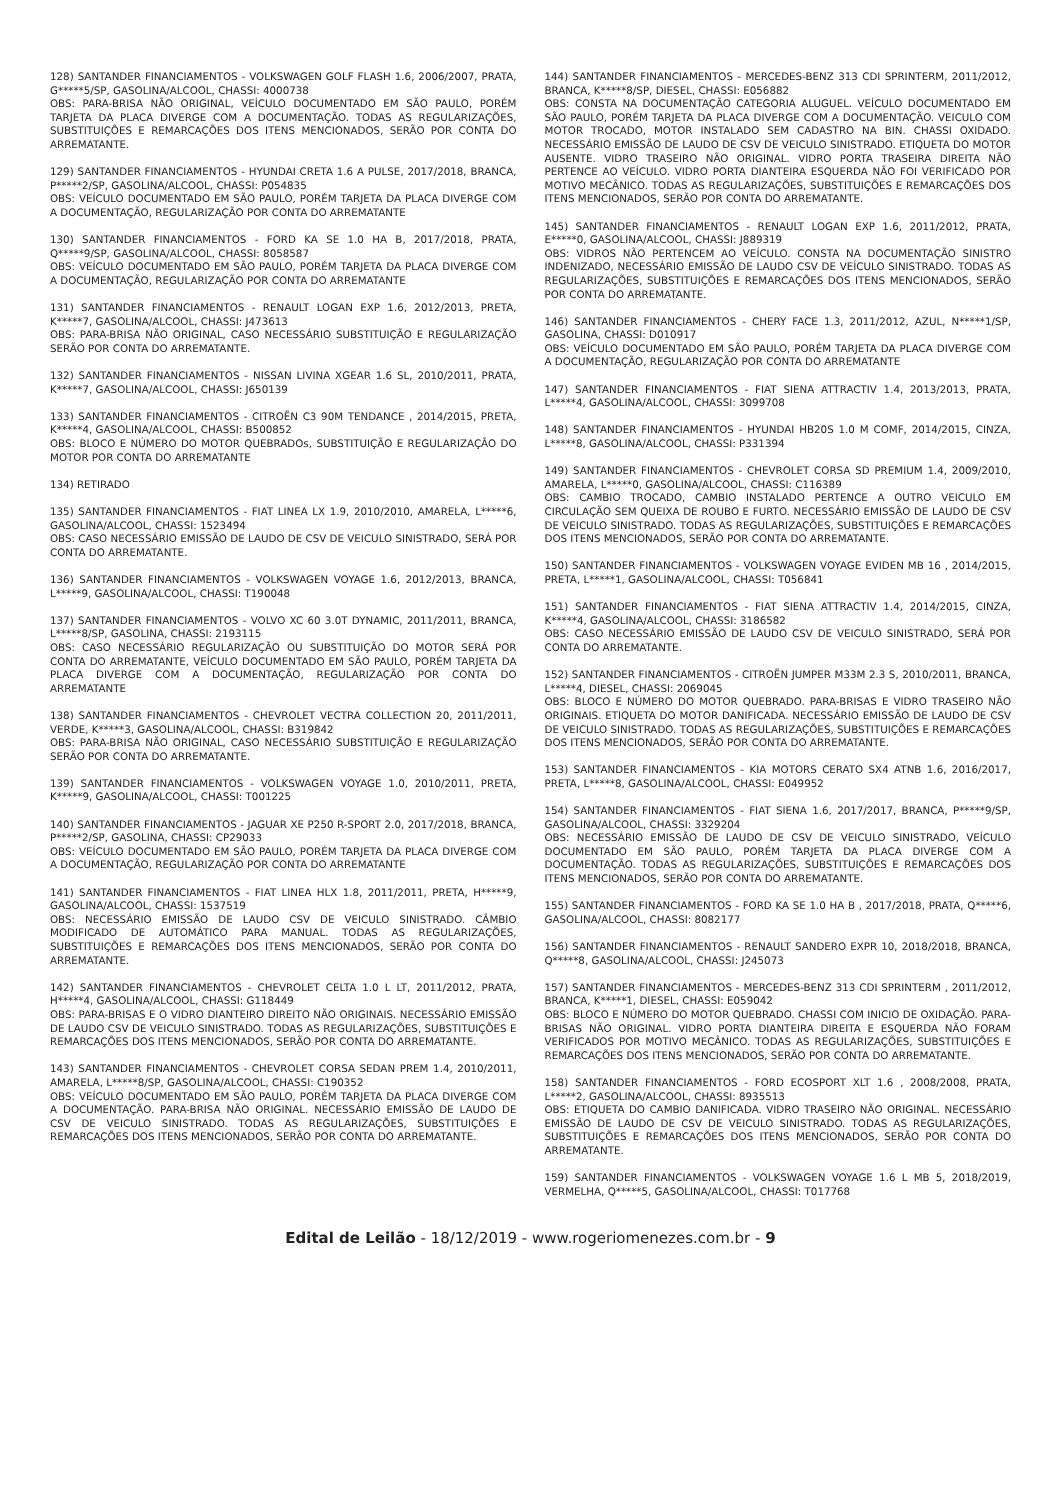128) SANTANDER FINANCIAMENTOS - VOLKSWAGEN GOLF FLASH 1.6, 2006/2007, PRATA, G*****5/SP, GASOLINA/ALCOOL, CHASSI: 4000738
OBS: PARA-BRISA NÃO ORIGINAL, VEÍCULO DOCUMENTADO EM SÃO PAULO, PORÉM TARJETA DA PLACA DIVERGE COM A DOCUMENTAÇÃO. TODAS AS REGULARIZAÇÕES, SUBSTITUIÇÕES E REMARCAÇÕES DOS ITENS MENCIONADOS, SERÃO POR CONTA DO ARREMATANTE.
129) SANTANDER FINANCIAMENTOS - HYUNDAI CRETA 1.6 A PULSE, 2017/2018, BRANCA, P*****2/SP, GASOLINA/ALCOOL, CHASSI: P054835
OBS: VEÍCULO DOCUMENTADO EM SÃO PAULO, PORÉM TARJETA DA PLACA DIVERGE COM A DOCUMENTAÇÃO, REGULARIZAÇÃO POR CONTA DO ARREMATANTE
130) SANTANDER FINANCIAMENTOS - FORD KA SE 1.0 HA B, 2017/2018, PRATA, Q*****9/SP, GASOLINA/ALCOOL, CHASSI: 8058587
OBS: VEÍCULO DOCUMENTADO EM SÃO PAULO, PORÉM TARJETA DA PLACA DIVERGE COM A DOCUMENTAÇÃO, REGULARIZAÇÃO POR CONTA DO ARREMATANTE
131) SANTANDER FINANCIAMENTOS - RENAULT LOGAN EXP 1.6, 2012/2013, PRETA, K*****7, GASOLINA/ALCOOL, CHASSI: J473613
OBS: PARA-BRISA NÃO ORIGINAL, CASO NECESSÁRIO SUBSTITUIÇÃO E REGULARIZAÇÃO SERÃO POR CONTA DO ARREMATANTE.
132) SANTANDER FINANCIAMENTOS - NISSAN LIVINA XGEAR 1.6 SL, 2010/2011, PRATA, K*****7, GASOLINA/ALCOOL, CHASSI: J650139
133) SANTANDER FINANCIAMENTOS - CITROËN C3 90M TENDANCE , 2014/2015, PRETA, K*****4, GASOLINA/ALCOOL, CHASSI: B500852
OBS: BLOCO E NÚMERO DO MOTOR QUEBRADOs, SUBSTITUIÇÃO E REGULARIZAÇÃO DO MOTOR POR CONTA DO ARREMATANTE
134) RETIRADO
135) SANTANDER FINANCIAMENTOS - FIAT LINEA LX 1.9, 2010/2010, AMARELA, L*****6, GASOLINA/ALCOOL, CHASSI: 1523494
OBS: CASO NECESSÁRIO EMISSÃO DE LAUDO DE CSV DE VEICULO SINISTRADO, SERÁ POR CONTA DO ARREMATANTE.
136) SANTANDER FINANCIAMENTOS - VOLKSWAGEN VOYAGE 1.6, 2012/2013, BRANCA, L*****9, GASOLINA/ALCOOL, CHASSI: T190048
137) SANTANDER FINANCIAMENTOS - VOLVO XC 60 3.0T DYNAMIC, 2011/2011, BRANCA, L*****8/SP, GASOLINA, CHASSI: 2193115
OBS: CASO NECESSÁRIO REGULARIZAÇÃO OU SUBSTITUIÇÃO DO MOTOR SERÁ POR CONTA DO ARREMATANTE, VEÍCULO DOCUMENTADO EM SÃO PAULO, PORÉM TARJETA DA PLACA DIVERGE COM A DOCUMENTAÇÃO, REGULARIZAÇÃO POR CONTA DO ARREMATANTE
138) SANTANDER FINANCIAMENTOS - CHEVROLET VECTRA COLLECTION 20, 2011/2011, VERDE, K*****3, GASOLINA/ALCOOL, CHASSI: B319842
OBS: PARA-BRISA NÃO ORIGINAL, CASO NECESSÁRIO SUBSTITUIÇÃO E REGULARIZAÇÃO SERÃO POR CONTA DO ARREMATANTE.
139) SANTANDER FINANCIAMENTOS - VOLKSWAGEN VOYAGE 1.0, 2010/2011, PRETA, K*****9, GASOLINA/ALCOOL, CHASSI: T001225
140) SANTANDER FINANCIAMENTOS - JAGUAR XE P250 R-SPORT 2.0, 2017/2018, BRANCA, P*****2/SP, GASOLINA, CHASSI: CP29033
OBS: VEÍCULO DOCUMENTADO EM SÃO PAULO, PORÉM TARJETA DA PLACA DIVERGE COM A DOCUMENTAÇÃO, REGULARIZAÇÃO POR CONTA DO ARREMATANTE
141) SANTANDER FINANCIAMENTOS - FIAT LINEA HLX 1.8, 2011/2011, PRETA, H*****9, GASOLINA/ALCOOL, CHASSI: 1537519
OBS: NECESSÁRIO EMISSÃO DE LAUDO CSV DE VEICULO SINISTRADO. CÂMBIO MODIFICADO DE AUTOMÁTICO PARA MANUAL. TODAS AS REGULARIZAÇÕES, SUBSTITUIÇÕES E REMARCAÇÕES DOS ITENS MENCIONADOS, SERÃO POR CONTA DO ARREMATANTE.
142) SANTANDER FINANCIAMENTOS - CHEVROLET CELTA 1.0 L LT, 2011/2012, PRATA, H*****4, GASOLINA/ALCOOL, CHASSI: G118449
OBS: PARA-BRISAS E O VIDRO DIANTEIRO DIREITO NÃO ORIGINAIS. NECESSÁRIO EMISSÃO DE LAUDO CSV DE VEICULO SINISTRADO. TODAS AS REGULARIZAÇÕES, SUBSTITUIÇÕES E REMARCAÇÕES DOS ITENS MENCIONADOS, SERÃO POR CONTA DO ARREMATANTE.
143) SANTANDER FINANCIAMENTOS - CHEVROLET CORSA SEDAN PREM 1.4, 2010/2011, AMARELA, L*****8/SP, GASOLINA/ALCOOL, CHASSI: C190352
OBS: VEÍCULO DOCUMENTADO EM SÃO PAULO, PORÉM TARJETA DA PLACA DIVERGE COM A DOCUMENTAÇÃO. PARA-BRISA NÃO ORIGINAL. NECESSÁRIO EMISSÃO DE LAUDO DE CSV DE VEICULO SINISTRADO. TODAS AS REGULARIZAÇÕES, SUBSTITUIÇÕES E REMARCAÇÕES DOS ITENS MENCIONADOS, SERÃO POR CONTA DO ARREMATANTE.
144) SANTANDER FINANCIAMENTOS - MERCEDES-BENZ 313 CDI SPRINTERM, 2011/2012, BRANCA, K*****8/SP, DIESEL, CHASSI: E056882
OBS: CONSTA NA DOCUMENTAÇÃO CATEGORIA ALUGUEL. VEÍCULO DOCUMENTADO EM SÃO PAULO, PORÉM TARJETA DA PLACA DIVERGE COM A DOCUMENTAÇÃO. VEICULO COM MOTOR TROCADO, MOTOR INSTALADO SEM CADASTRO NA BIN. CHASSI OXIDADO. NECESSÁRIO EMISSÃO DE LAUDO DE CSV DE VEICULO SINISTRADO. ETIQUETA DO MOTOR AUSENTE. VIDRO TRASEIRO NÃO ORIGINAL. VIDRO PORTA TRASEIRA DIREITA NÃO PERTENCE AO VEÍCULO. VIDRO PORTA DIANTEIRA ESQUERDA NÃO FOI VERIFICADO POR MOTIVO MECÂNICO. TODAS AS REGULARIZAÇÕES, SUBSTITUIÇÕES E REMARCAÇÕES DOS ITENS MENCIONADOS, SERÃO POR CONTA DO ARREMATANTE.
145) SANTANDER FINANCIAMENTOS - RENAULT LOGAN EXP 1.6, 2011/2012, PRATA, E*****0, GASOLINA/ALCOOL, CHASSI: J889319
OBS: VIDROS NÃO PERTENCEM AO VEÍCULO. CONSTA NA DOCUMENTAÇÃO SINISTRO INDENIZADO, NECESSÁRIO EMISSÃO DE LAUDO CSV DE VEÍCULO SINISTRADO. TODAS AS REGULARIZAÇÕES, SUBSTITUIÇÕES E REMARCAÇÕES DOS ITENS MENCIONADOS, SERÃO POR CONTA DO ARREMATANTE.
146) SANTANDER FINANCIAMENTOS - CHERY FACE 1.3, 2011/2012, AZUL, N*****1/SP, GASOLINA, CHASSI: D010917
OBS: VEÍCULO DOCUMENTADO EM SÃO PAULO, PORÉM TARJETA DA PLACA DIVERGE COM A DOCUMENTAÇÃO, REGULARIZAÇÃO POR CONTA DO ARREMATANTE
147) SANTANDER FINANCIAMENTOS - FIAT SIENA ATTRACTIV 1.4, 2013/2013, PRATA, L*****4, GASOLINA/ALCOOL, CHASSI: 3099708
148) SANTANDER FINANCIAMENTOS - HYUNDAI HB20S 1.0 M COMF, 2014/2015, CINZA, L*****8, GASOLINA/ALCOOL, CHASSI: P331394
149) SANTANDER FINANCIAMENTOS - CHEVROLET CORSA SD PREMIUM 1.4, 2009/2010, AMARELA, L*****0, GASOLINA/ALCOOL, CHASSI: C116389
OBS: CAMBIO TROCADO, CAMBIO INSTALADO PERTENCE A OUTRO VEICULO EM CIRCULAÇÃO SEM QUEIXA DE ROUBO E FURTO. NECESSÁRIO EMISSÃO DE LAUDO DE CSV DE VEICULO SINISTRADO. TODAS AS REGULARIZAÇÕES, SUBSTITUIÇÕES E REMARCAÇÕES DOS ITENS MENCIONADOS, SERÃO POR CONTA DO ARREMATANTE.
150) SANTANDER FINANCIAMENTOS - VOLKSWAGEN VOYAGE EVIDEN MB 16 , 2014/2015, PRETA, L*****1, GASOLINA/ALCOOL, CHASSI: T056841
151) SANTANDER FINANCIAMENTOS - FIAT SIENA ATTRACTIV 1.4, 2014/2015, CINZA, K*****4, GASOLINA/ALCOOL, CHASSI: 3186582
OBS: CASO NECESSÁRIO EMISSÃO DE LAUDO CSV DE VEICULO SINISTRADO, SERÁ POR CONTA DO ARREMATANTE.
152) SANTANDER FINANCIAMENTOS - CITROËN JUMPER M33M 2.3 S, 2010/2011, BRANCA, L*****4, DIESEL, CHASSI: 2069045
OBS: BLOCO E NÚMERO DO MOTOR QUEBRADO. PARA-BRISAS E VIDRO TRASEIRO NÃO ORIGINAIS. ETIQUETA DO MOTOR DANIFICADA. NECESSÁRIO EMISSÃO DE LAUDO DE CSV DE VEICULO SINISTRADO. TODAS AS REGULARIZAÇÕES, SUBSTITUIÇÕES E REMARCAÇÕES DOS ITENS MENCIONADOS, SERÃO POR CONTA DO ARREMATANTE.
153) SANTANDER FINANCIAMENTOS - KIA MOTORS CERATO SX4 ATNB 1.6, 2016/2017, PRETA, L*****8, GASOLINA/ALCOOL, CHASSI: E049952
154) SANTANDER FINANCIAMENTOS - FIAT SIENA 1.6, 2017/2017, BRANCA, P*****9/SP, GASOLINA/ALCOOL, CHASSI: 3329204
OBS: NECESSÁRIO EMISSÃO DE LAUDO DE CSV DE VEICULO SINISTRADO, VEÍCULO DOCUMENTADO EM SÃO PAULO, PORÉM TARJETA DA PLACA DIVERGE COM A DOCUMENTAÇÃO. TODAS AS REGULARIZAÇÕES, SUBSTITUIÇÕES E REMARCAÇÕES DOS ITENS MENCIONADOS, SERÃO POR CONTA DO ARREMATANTE.
155) SANTANDER FINANCIAMENTOS - FORD KA SE 1.0 HA B , 2017/2018, PRATA, Q*****6, GASOLINA/ALCOOL, CHASSI: 8082177
156) SANTANDER FINANCIAMENTOS - RENAULT SANDERO EXPR 10, 2018/2018, BRANCA, Q*****8, GASOLINA/ALCOOL, CHASSI: J245073
157) SANTANDER FINANCIAMENTOS - MERCEDES-BENZ 313 CDI SPRINTERM , 2011/2012, BRANCA, K*****1, DIESEL, CHASSI: E059042
OBS: BLOCO E NÚMERO DO MOTOR QUEBRADO. CHASSI COM INICIO DE OXIDAÇÃO. PARA-BRISAS NÃO ORIGINAL. VIDRO PORTA DIANTEIRA DIREITA E ESQUERDA NÃO FORAM VERIFICADOS POR MOTIVO MECÂNICO. TODAS AS REGULARIZAÇÕES, SUBSTITUIÇÕES E REMARCAÇÕES DOS ITENS MENCIONADOS, SERÃO POR CONTA DO ARREMATANTE.
158) SANTANDER FINANCIAMENTOS - FORD ECOSPORT XLT 1.6 , 2008/2008, PRATA, L*****2, GASOLINA/ALCOOL, CHASSI: 8935513
OBS: ETIQUETA DO CAMBIO DANIFICADA. VIDRO TRASEIRO NÃO ORIGINAL. NECESSÁRIO EMISSÃO DE LAUDO DE CSV DE VEICULO SINISTRADO. TODAS AS REGULARIZAÇÕES, SUBSTITUIÇÕES E REMARCAÇÕES DOS ITENS MENCIONADOS, SERÃO POR CONTA DO ARREMATANTE.
159) SANTANDER FINANCIAMENTOS - VOLKSWAGEN VOYAGE 1.6 L MB 5, 2018/2019, VERMELHA, Q*****5, GASOLINA/ALCOOL, CHASSI: T017768
Edital de Leilão - 18/12/2019 - www.rogeriomenezes.com.br - 9